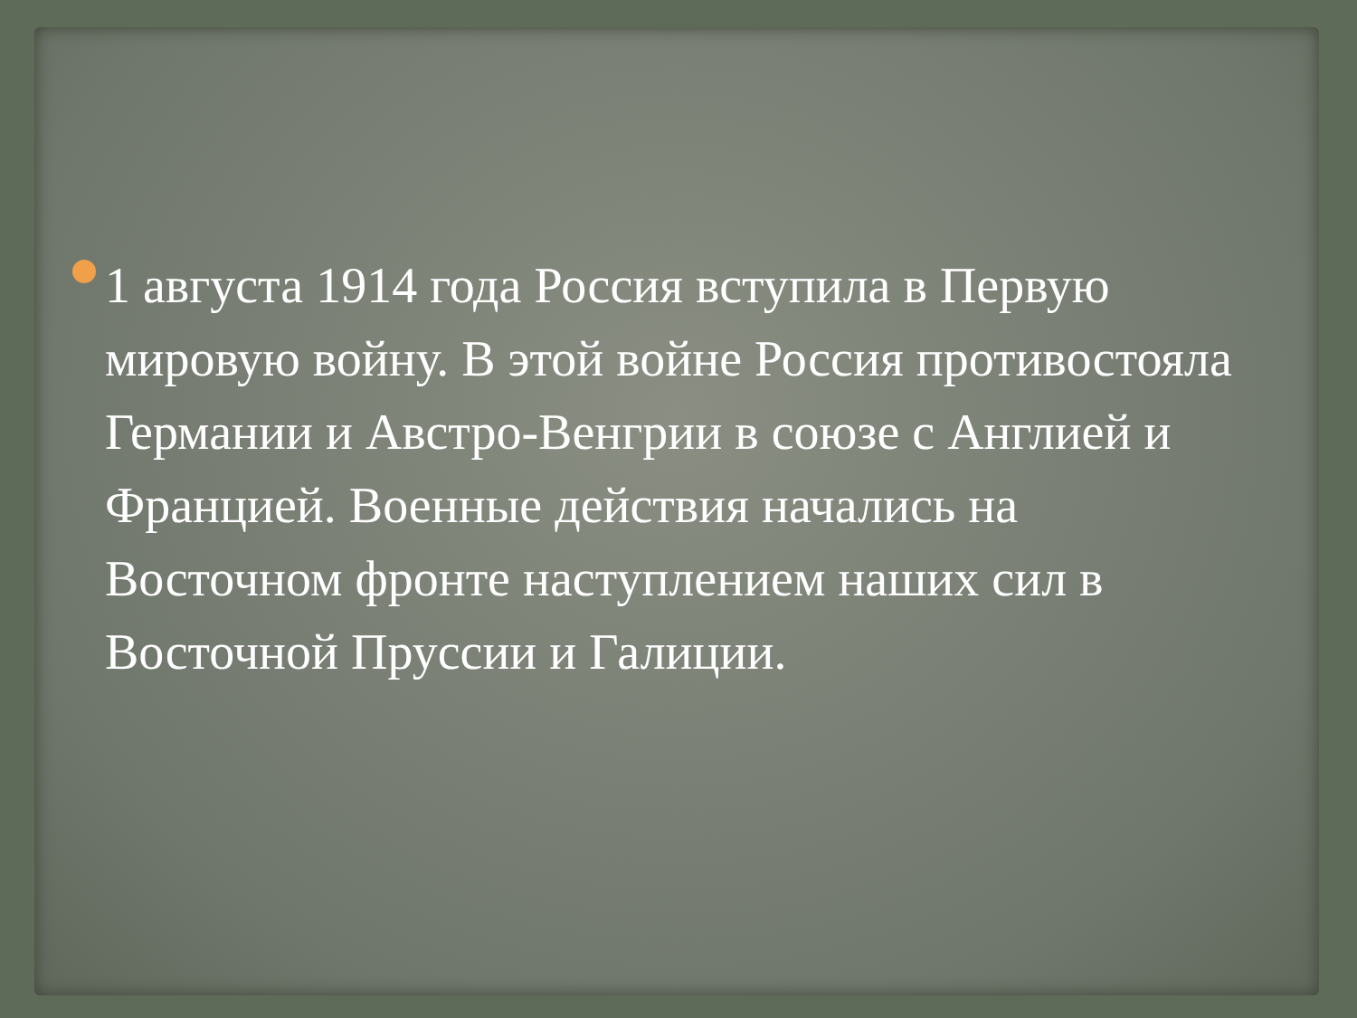1 августа 1914 года Россия вступила в Первую мировую войну. В этой войне Россия противостояла Германии и Австро-Венгрии в союзе с Англией и Францией. Военные действия начались на Восточном фронте наступлением наших сил в Восточной Пруссии и Галиции.